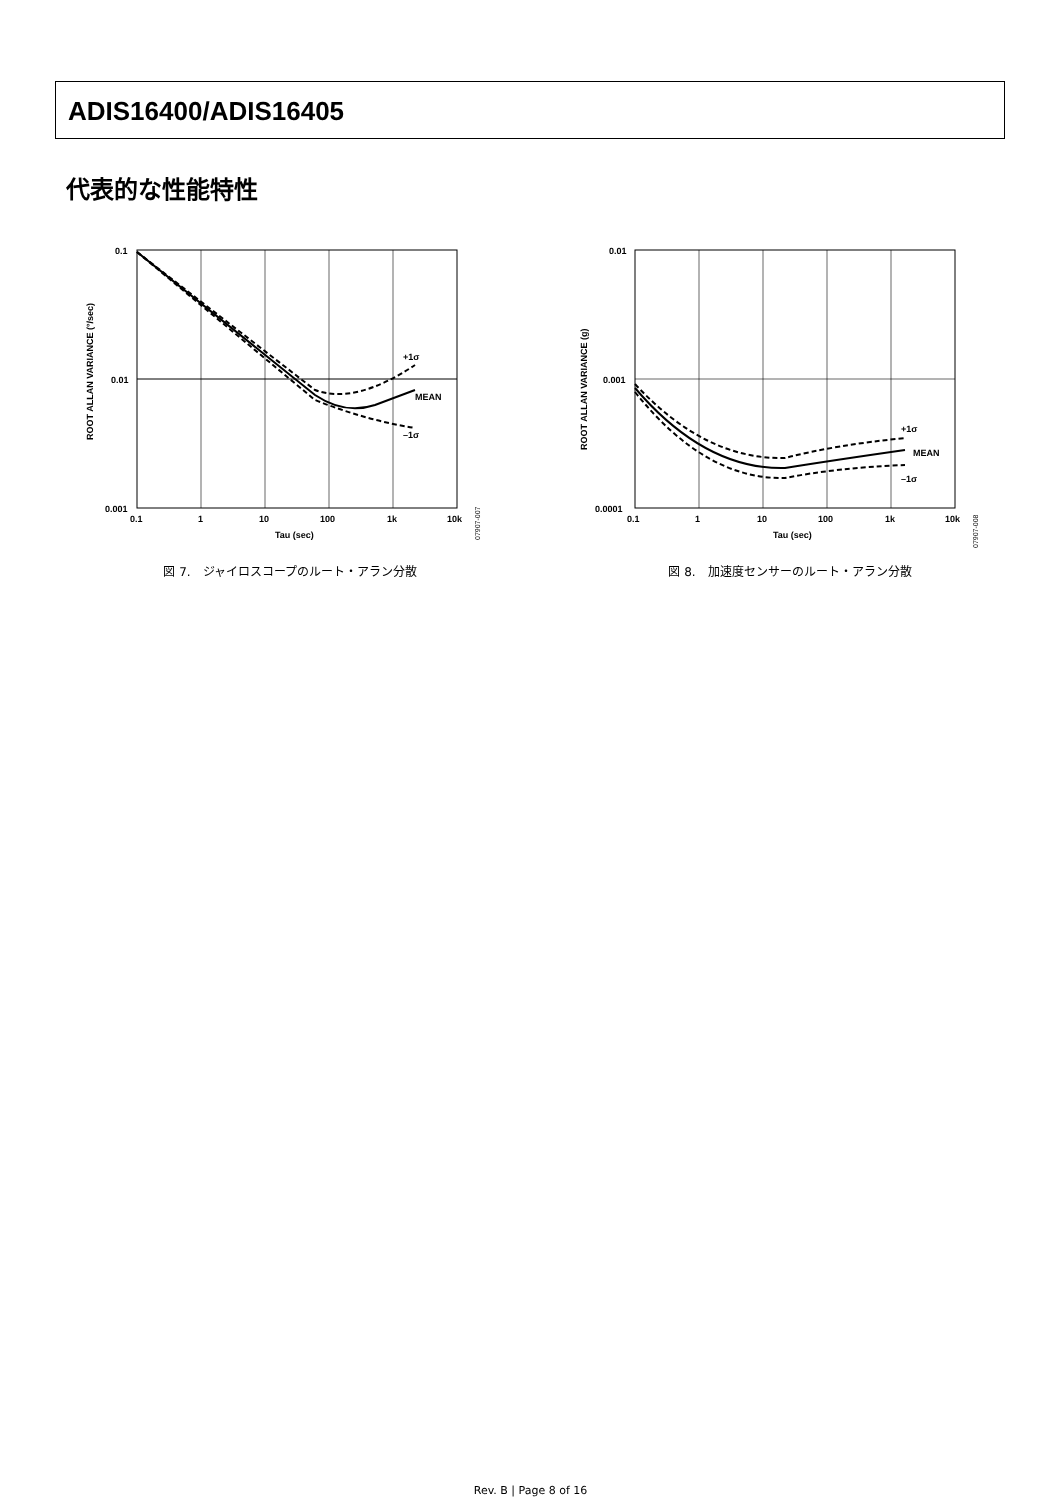ADIS16400/ADIS16405
代表的な性能特性
ROOT ALLAN VARIANCE (°/sec)
0.1
0.01
0.001
+1σ
MEAN
–1σ
0.1
1
10
100
1k
10k
Tau (sec)
07907-007
図 7.　ジャイロスコープのルート・アラン分散
ROOT ALLAN VARIANCE (g)
0.01
0.001
0.0001
+1σ
MEAN
–1σ
0.1
1
10
100
1k
10k
Tau (sec)
07907-008
図 8.　加速度センサーのルート・アラン分散
Rev. B | Page 8 of 16